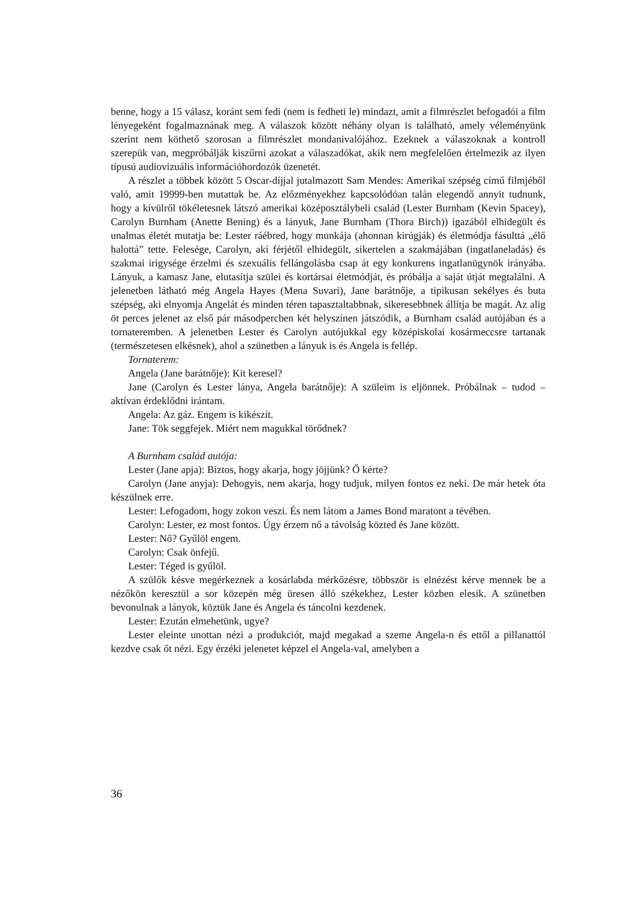benne, hogy a 15 válasz, koránt sem fedi (nem is fedheti le) mindazt, amit a filmrészlet befogadói a film lényegeként fogalmaznának meg. A válaszok között néhány olyan is található, amely véleményünk szerint nem köthető szorosan a filmrészlet mondanivalójához. Ezeknek a válaszoknak a kontroll szerepük van, megpróbálják kiszűrni azokat a válaszadókat, akik nem megfelelően értelmezik az ilyen típusú audiovizuális információhordozók üzenetét.
A részlet a többek között 5 Oscar-díjjal jutalmazott Sam Mendes: Amerikai szépség című filmjéből való, amit 19999-ben mutattak be. Az előzményekhez kapcsolódóan talán elegendő annyit tudnunk, hogy a kívülről tökéletesnek látszó amerikai középosztálybeli család (Lester Burnham (Kevin Spacey), Carolyn Burnham (Anette Bening) és a lányuk, Jane Burnham (Thora Birch)) igazából elhidegült és unalmas életét mutatja be: Lester ráébred, hogy munkája (ahonnan kirúgják) és életmódja fásulttá „élő halottá” tette. Felesége, Carolyn, aki férjétől elhidegült, sikertelen a szakmájában (ingatlaneladás) és szakmai irigysége érzelmi és szexuális fellángolásba csap át egy konkurens ingatlanügynök irányába. Lányuk, a kamasz Jane, elutasítja szülei és kortársai életmódját, és próbálja a saját útját megtalálni. A jelenetben látható még Angela Hayes (Mena Suvari), Jane barátnője, a tipikusan sekélyes és buta szépség, aki elnyomja Angelát és minden téren tapasztaltabbnak, sikeresebbnek állítja be magát. Az alig öt perces jelenet az első pár másodpercben két helyszínen játszódik, a Burnham család autójában és a tornateremben. A jelenetben Lester és Carolyn autójukkal egy középiskolai kosármeccsre tartanak (természetesen elkésnek), ahol a szünetben a lányuk is és Angela is fellép.
Tornaterem:
Angela (Jane barátnője): Kit keresel?
Jane (Carolyn és Lester lánya, Angela barátnője): A szüleim is eljönnek. Próbálnak – tudod – aktívan érdeklődni irántam.
Angela: Az gáz. Engem is kikészít.
Jane: Tök seggfejek. Miért nem magukkal törődnek?
A Burnham család autója:
Lester (Jane apja): Biztos, hogy akarja, hogy jöjjünk? Ő kérte?
Carolyn (Jane anyja): Dehogyis, nem akarja, hogy tudjuk, milyen fontos ez neki. De már hetek óta készülnek erre.
Lester: Lefogadom, hogy zokon veszi. És nem látom a James Bond maratont a tévében.
Carolyn: Lester, ez most fontos. Úgy érzem nő a távolság közted és Jane között.
Lester: Nő? Gyűlöl engem.
Carolyn: Csak önfejű.
Lester: Téged is gyűlöl.
A szülők késve megérkeznek a kosárlabda mérkőzésre, többször is elnézést kérve mennek be a nézőkön keresztül a sor közepén még üresen álló székekhez, Lester közben elesik. A szünetben bevonulnak a lányok, köztük Jane és Angela és táncolni kezdenek.
Lester: Ezután elmehetünk, ugye?
Lester eleinte unottan nézi a produkciót, majd megakad a szeme Angela-n és ettől a pillanattól kezdve csak őt nézi. Egy érzéki jelenetet képzel el Angela-val, amelyben a
36